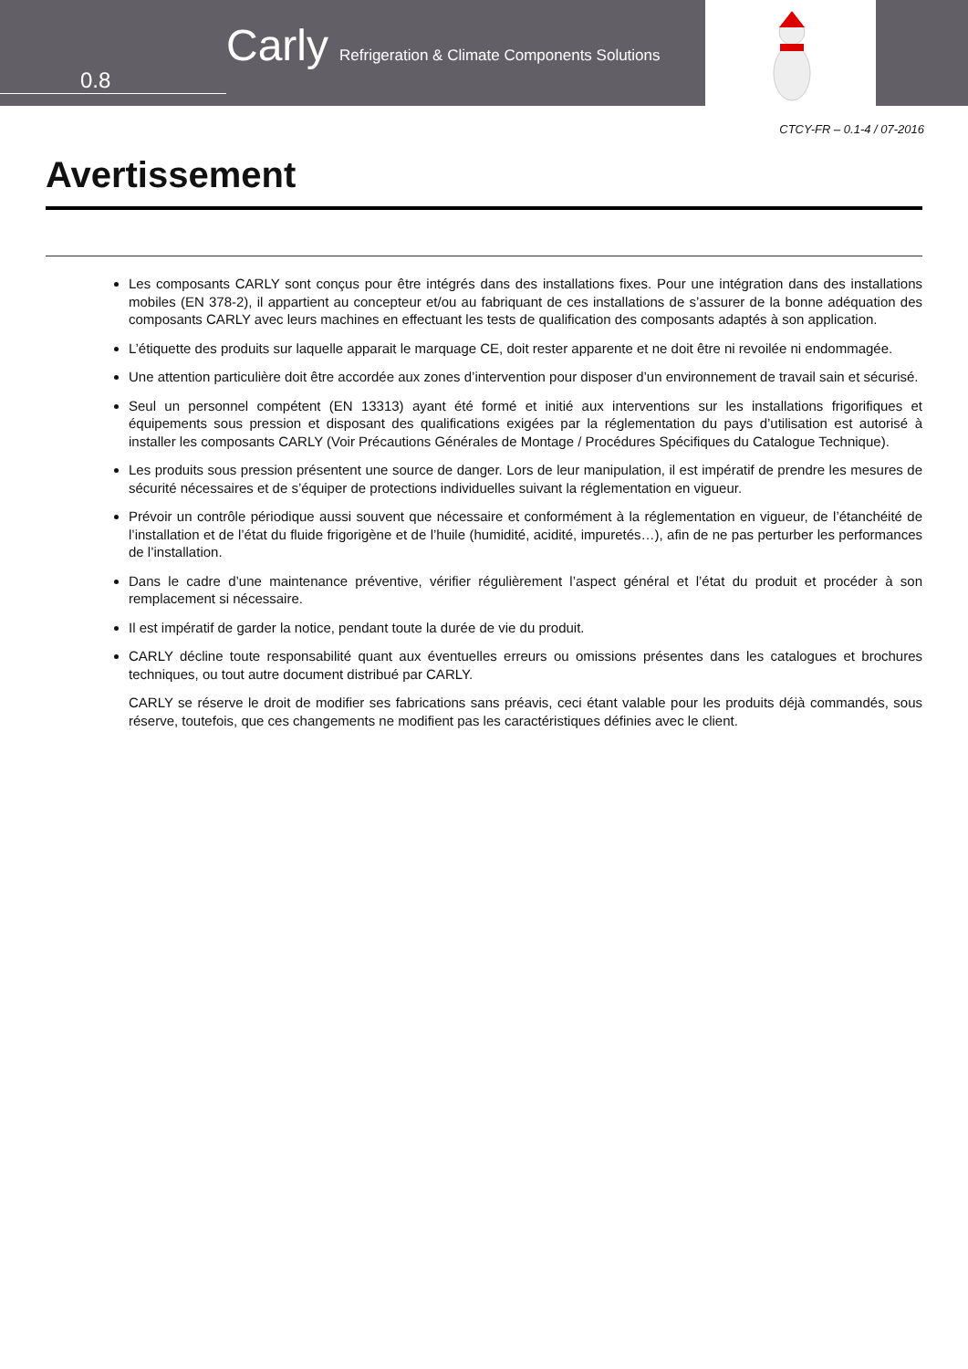0.8
Carly Refrigeration & Climate Components Solutions
CTCY-FR – 0.1-4 / 07-2016
Avertissement
Les composants CARLY sont conçus pour être intégrés dans des installations fixes. Pour une intégration dans des installations mobiles (EN 378-2), il appartient au concepteur et/ou au fabriquant de ces installations de s’assurer de la bonne adéquation des composants CARLY avec leurs machines en effectuant les tests de qualification des composants adaptés à son application.
L’étiquette des produits sur laquelle apparait le marquage CE, doit rester apparente et ne doit être ni revoilée ni endommagée.
Une attention particulière doit être accordée aux zones d’intervention pour disposer d’un environnement de travail sain et sécurisé.
Seul un personnel compétent (EN 13313) ayant été formé et initié aux interventions sur les installations frigorifiques et équipements sous pression et disposant des qualifications exigées par la réglementation du pays d’utilisation est autorisé à installer les composants CARLY (Voir Précautions Générales de Montage / Procédures Spécifiques du Catalogue Technique).
Les produits sous pression présentent une source de danger. Lors de leur manipulation, il est impératif de prendre les mesures de sécurité nécessaires et de s’équiper de protections individuelles suivant la réglementation en vigueur.
Prévoir un contrôle périodique aussi souvent que nécessaire et conformément à la réglementation en vigueur, de l’étanchéité de l’installation et de l’état du fluide frigorigène et de l’huile (humidité, acidité, impuretés…), afin de ne pas perturber les performances de l’installation.
Dans le cadre d’une maintenance préventive, vérifier régulièrement l’aspect général et l’état du produit et procéder à son remplacement si nécessaire.
Il est impératif de garder la notice, pendant toute la durée de vie du produit.
CARLY décline toute responsabilité quant aux éventuelles erreurs ou omissions présentes dans les catalogues et brochures techniques, ou tout autre document distribué par CARLY.
CARLY se réserve le droit de modifier ses fabrications sans préavis, ceci étant valable pour les produits déjà commandés, sous réserve, toutefois, que ces changements ne modifient pas les caractéristiques définies avec le client.